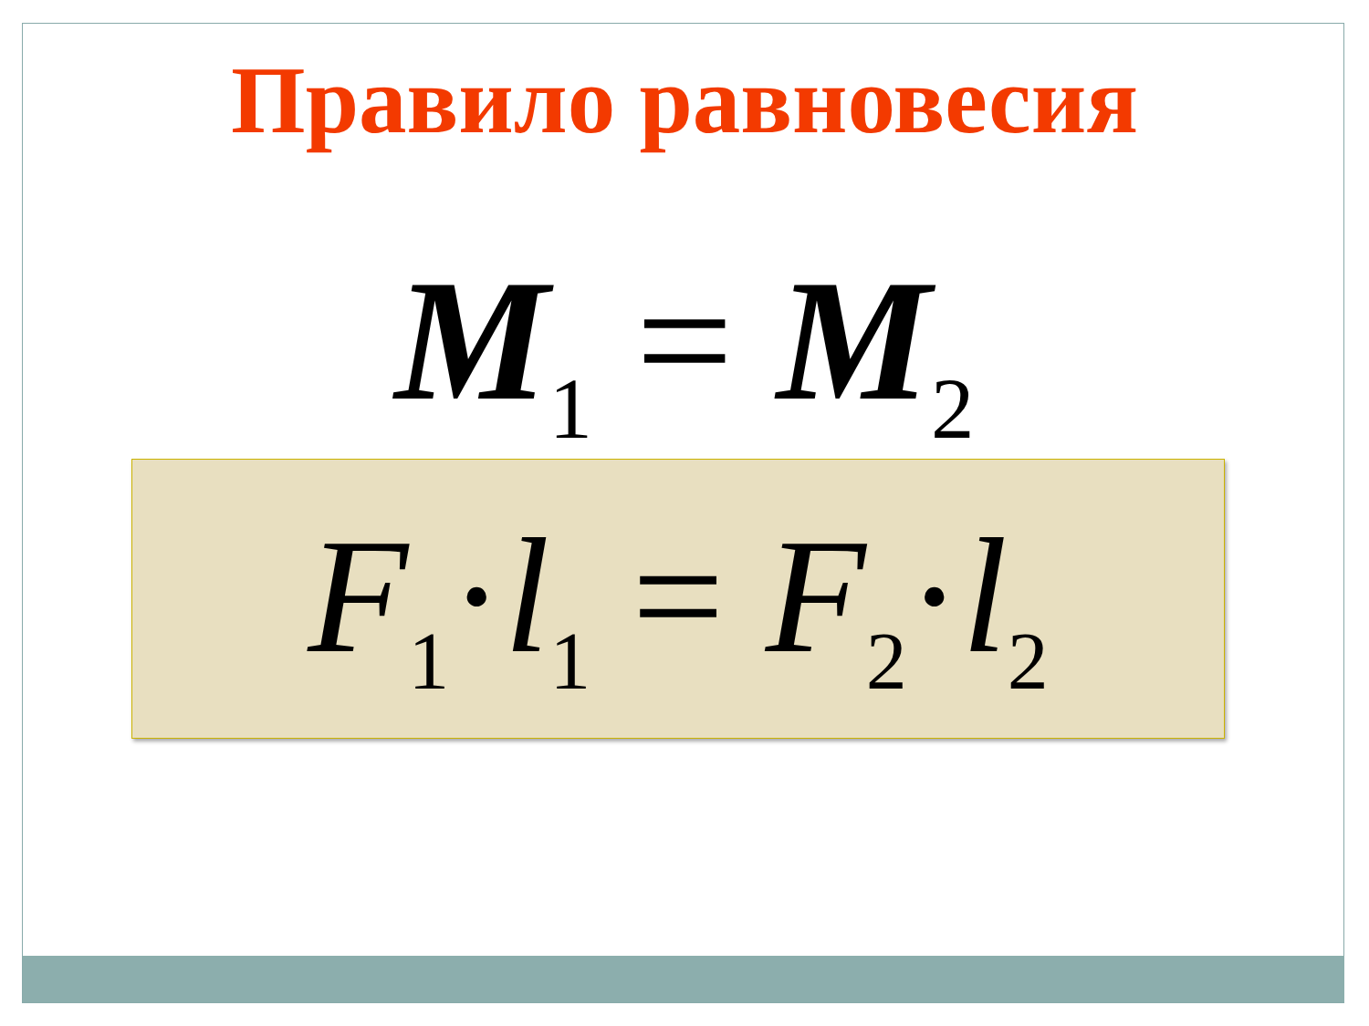Правило равновесия
M<sub>1</sub> = M<sub>2</sub>
F<sub>1</sub>·l<sub>1</sub> = F<sub>2</sub>·l<sub>2</sub>